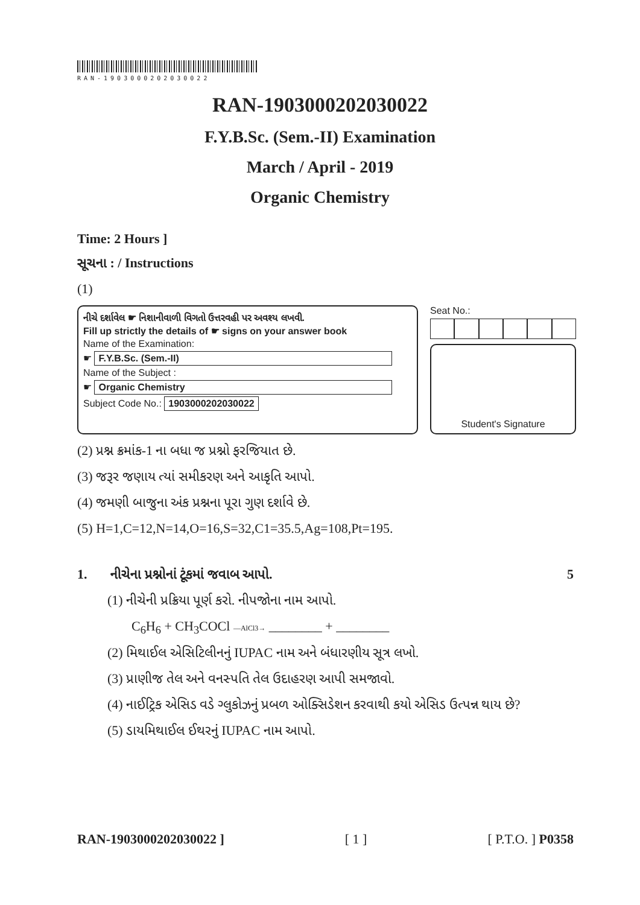RAN-1903000202030022
RAN-1903000202030022
F.Y.B.Sc. (Sem.-II) Examination
March / April - 2019
Organic Chemistry
Time: 2 Hours ]
સૂચના : / Instructions
(1)
નીચે દર્શાવેલ ☛ નિશાનીવાળી વિગતો ઉત્તરવહી પર અવશ્ય લખવી.
Fill up strictly the details of ☛ signs on your answer book
Name of the Examination:
☛ F.Y.B.Sc. (Sem.-II)
Name of the Subject :
☛ Organic Chemistry
Subject Code No.: 1903000202030022
Seat No.:
Student's Signature
(2) પ્રશ્ન ક્રમાંક-1 ના બધા જ પ્રશ્નો ફરજિયાત છે.
(3) જરૂર જણાય ત્યાં સમીકરણ અને આકૃતિ આપો.
(4) જમણી બાજુના અંક પ્રશ્નના પૂરા ગુણ દર્શાવે છે.
(5) H=1,C=12,N=14,O=16,S=32,C1=35.5,Ag=108,Pt=195.
1. નીચેના પ્રશ્નોનાં ટૂંકમાં જવાબ આપો. 5
(1) નીચેની પ્રક્રિયા પૂર્ણ કરો. નીપજોના નામ આપો.
C<sub>6</sub>H<sub>6</sub> + CH<sub>3</sub>COCl —AlCl3→ ________ + ________
(2) મિથાઈલ એસિટિલીનનું IUPAC નામ અને બંધારણીય સૂત્ર લખો.
(3) પ્રાણીજ તેલ અને વનસ્પતિ તેલ ઉદાહરણ આપી સમજાવો.
(4) નાઈટ્રિક એસિડ વડે ગ્લુકોઝનું પ્રબળ ઓક્સિડેશન કરવાથી કયો એસિડ ઉત્પન્ન થાય છે?
(5) ડાયમિથાઈલ ઈથરનું IUPAC નામ આપો.
RAN-1903000202030022 ] [ 1 ] [ P.T.O. ] P0358